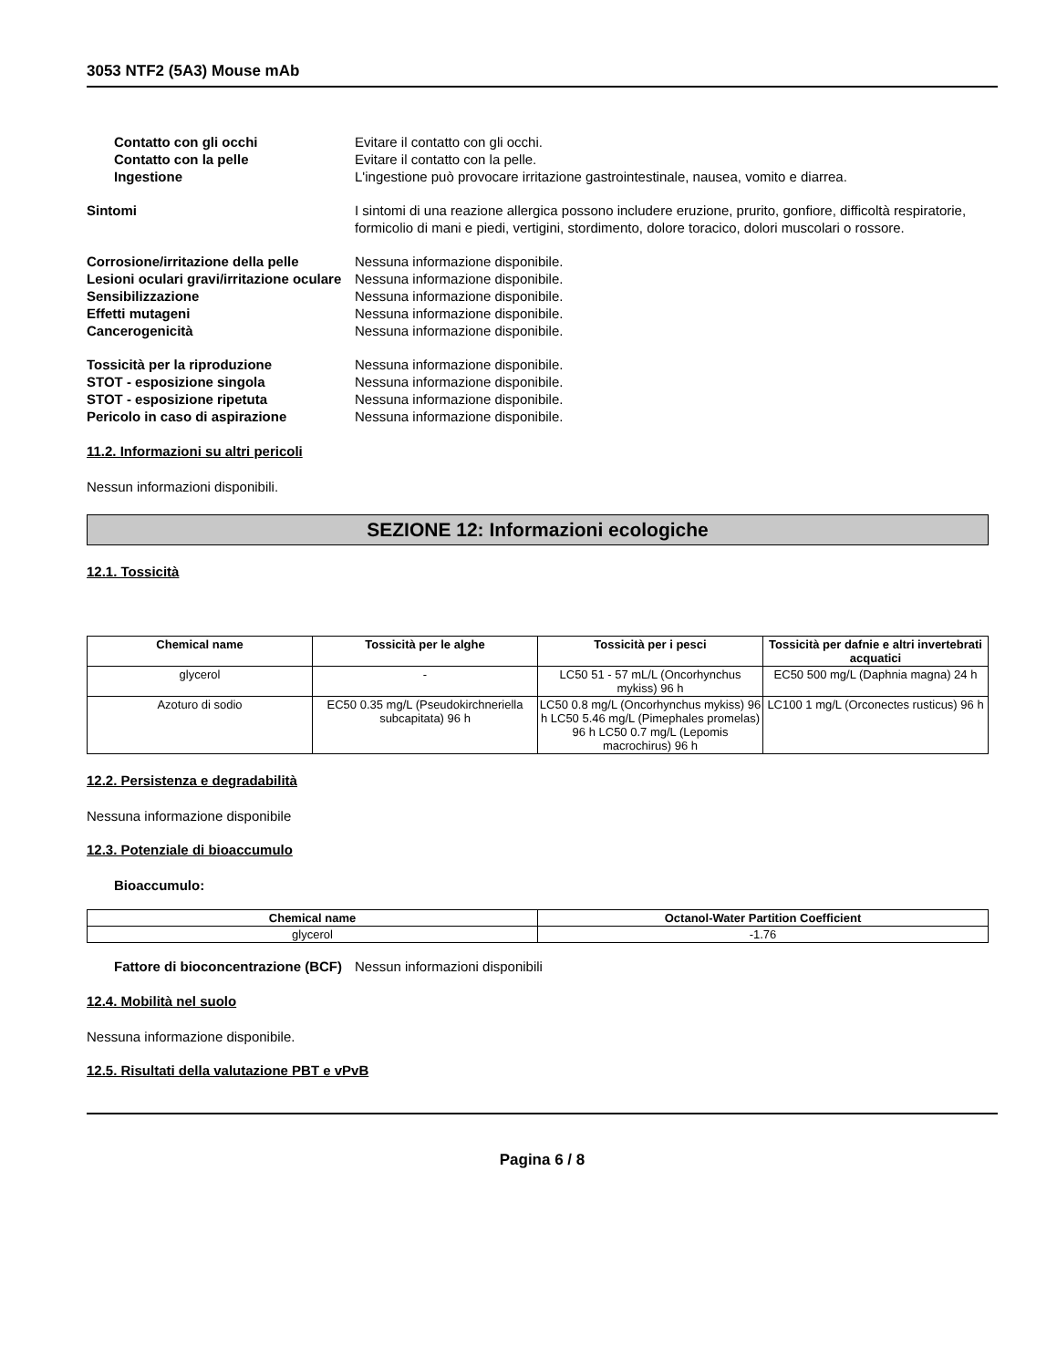3053 NTF2 (5A3) Mouse mAb
Contatto con gli occhi Evitare il contatto con gli occhi.
Contatto con la pelle Evitare il contatto con la pelle.
Ingestione L'ingestione può provocare irritazione gastrointestinale, nausea, vomito e diarrea.
Sintomi I sintomi di una reazione allergica possono includere eruzione, prurito, gonfiore, difficoltà respiratorie, formicolio di mani e piedi, vertigini, stordimento, dolore toracico, dolori muscolari o rossore.
Corrosione/irritazione della pelle
Nessuna informazione disponibile.
Lesioni oculari gravi/irritazione oculare
Nessuna informazione disponibile.
Sensibilizzazione Nessuna informazione disponibile.
Effetti mutageni Nessuna informazione disponibile.
Cancerogenicità Nessuna informazione disponibile.
Tossicità per la riproduzione Nessuna informazione disponibile.
STOT - esposizione singola Nessuna informazione disponibile.
STOT - esposizione ripetuta Nessuna informazione disponibile.
Pericolo in caso di aspirazione Nessuna informazione disponibile.
11.2. Informazioni su altri pericoli
Nessun informazioni disponibili.
SEZIONE 12: Informazioni ecologiche
12.1. Tossicità
| Chemical name | Tossicità per le alghe | Tossicità per i pesci | Tossicità per dafnie e altri invertebrati acquatici |
| --- | --- | --- | --- |
| glycerol | - | LC50 51 - 57 mL/L (Oncorhynchus mykiss) 96 h | EC50 500 mg/L (Daphnia magna) 24 h |
| Azoturo di sodio | EC50 0.35 mg/L (Pseudokirchneriella subcapitata) 96 h | LC50 0.8 mg/L (Oncorhynchus mykiss) 96 h LC50 5.46 mg/L (Pimephales promelas) 96 h LC50 0.7 mg/L (Lepomis macrochirus) 96 h | LC100 1 mg/L (Orconectes rusticus) 96 h |
12.2. Persistenza e degradabilità
Nessuna informazione disponibile
12.3. Potenziale di bioaccumulo
Bioaccumulo:
| Chemical name | Octanol-Water Partition Coefficient |
| --- | --- |
| glycerol | -1.76 |
Fattore di bioconcentrazione (BCF)
Nessun informazioni disponibili
12.4. Mobilità nel suolo
Nessuna informazione disponibile.
12.5. Risultati della valutazione PBT e vPvB
Pagina 6 / 8